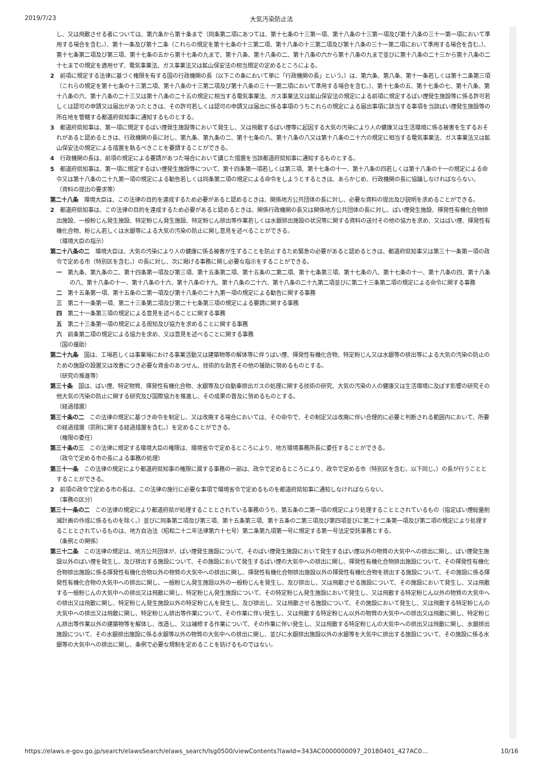2019/7/23 大気汚染防止法
し、又は飛散させる者については、第六条から第十条まで（同条第二項にあつては、第十七条の十三第一項、第十八条の十三第一項及び第十八条の三十一第一項において準用する場合を含む。）、第十一条及び第十二条（これらの規定を第十七条の十三第二項、第十八条の十三第二項及び第十八条の三十一第二項において準用する場合を含む。）、第十七条第二項及び第三項、第十七条の五から第十七条の九まで、第十八条、第十八条の二、第十八条の六から第十八条の九まで並びに第十八条の二十三から第十八条の二十七までの規定を適用せず、電気事業法、ガス事業法又は鉱山保安法の相当規定の定めるところによる。
2　前項に規定する法律に基づく権限を有する国の行政機関の長（以下この条において単に「行政機関の長」という。）は、第六条、第八条、第十一条若しくは第十二条第三項（これらの規定を第十七条の十三第二項、第十八条の十三第二項及び第十八条の三十一第二項において準用する場合を含む。）、第十七条の五、第十七条の七、第十八条、第十八条の六、第十八条の二十三又は第十八条の二十五の規定に相当する電気事業法、ガス事業法又は鉱山保安法の規定による前項に規定するばい煙発生施設等に係る許可若しくは認可の申請又は届出があつたときは、その許可若しくは認可の申請又は届出に係る事項のうちこれらの規定による届出事項に該当する事項を当該ばい煙発生施設等の所在地を管轄する都道府県知事に通知するものとする。
3　都道府県知事は、第一項に規定するばい煙発生施設等において発生し、又は飛散するばい煙等に起因する大気の汚染により人の健康又は生活環境に係る被害を生ずるおそれがあると認めるときは、行政機関の長に対し、第九条、第九条の二、第十七条の八、第十八条の八又は第十八条の二十六の規定に相当する電気事業法、ガス事業法又は鉱山保安法の規定による措置を執るべきことを要請することができる。
4　行政機関の長は、前項の規定による要請があつた場合において講じた措置を当該都道府県知事に通知するものとする。
5　都道府県知事は、第一項に規定するばい煙発生施設等について、第十四条第一項若しくは第三項、第十七条の十一、第十八条の四若しくは第十八条の十一の規定による命令又は第十八条の二十九第一項の規定による勧告若しくは同条第二項の規定による命令をしようとするときは、あらかじめ、行政機関の長に協議しなければならない。
（資料の提出の要求等）
第二十八条　環境大臣は、この法律の目的を達成するため必要があると認めるときは、関係地方公共団体の長に対し、必要な資料の提出及び説明を求めることができる。
2　都道府県知事は、この法律の目的を達成するため必要があると認めるときは、関係行政機関の長又は関係地方公共団体の長に対し、ばい煙発生施設、揮発性有機化合物排出施設、一般粉じん発生施設、特定粉じん発生施設、特定粉じん排出等作業若しくは水銀排出施設の状況等に関する資料の送付その他の協力を求め、又はばい煙、揮発性有機化合物、粉じん若しくは水銀等による大気の汚染の防止に関し意見を述べることができる。
（環境大臣の指示）
第二十八条の二　環境大臣は、大気の汚染により人の健康に係る被害が生ずることを防止するため緊急の必要があると認めるときは、都道府県知事又は第三十一条第一項の政令で定める市（特別区を含む。）の長に対し、次に掲げる事務に関し必要な指示をすることができる。
一　第九条、第九条の二、第十四条第一項及び第三項、第十五条第二項、第十五条の二第二項、第十七条第三項、第十七条の八、第十七条の十一、第十八条の四、第十八条の八、第十八条の十一、第十八条の十六、第十八条の十九、第十八条の二十六、第十八条の二十九第二項並びに第二十三条第二項の規定による命令に関する事務
二　第十五条第一項、第十五条の二第一項及び第十八条の二十九第一項の規定による勧告に関する事務
三　第二十一条第一項、第二十三条第二項及び第二十七条第三項の規定による要請に関する事務
四　第二十一条第三項の規定による意見を述べることに関する事務
五　第二十三条第一項の規定による周知及び協力を求めることに関する事務
六　前条第二項の規定による協力を求め、又は意見を述べることに関する事務
（国の援助）
第二十九条　国は、工場若しくは事業場における事業活動又は建築物等の解体等に伴うばい煙、揮発性有機化合物、特定粉じん又は水銀等の排出等による大気の汚染の防止のための施設の設置又は改善につき必要な資金のあつせん、技術的な助言その他の援助に努めるものとする。
（研究の推進等）
第三十条　国は、ばい煙、特定物質、揮発性有機化合物、水銀等及び自動車排出ガスの処理に関する技術の研究、大気の汚染の人の健康又は生活環境に及ぼす影響の研究その他大気の汚染の防止に関する研究及び国際協力を推進し、その成果の普及に努めるものとする。
（経過措置）
第三十条の二　この法律の規定に基づき命令を制定し、又は改廃する場合においては、その命令で、その制定又は改廃に伴い合理的に必要と判断される範囲内において、所要の経過措置（罰則に関する経過措置を含む。）を定めることができる。
（権限の委任）
第三十条の三　この法律に規定する環境大臣の権限は、環境省令で定めるところにより、地方環境事務所長に委任することができる。
（政令で定める市の長による事務の処理）
第三十一条　この法律の規定により都道府県知事の権限に属する事務の一部は、政令で定めるところにより、政令で定める市（特別区を含む。以下同じ。）の長が行うこととすることができる。
2　前項の政令で定める市の長は、この法律の施行に必要な事項で環境省令で定めるものを都道府県知事に通知しなければならない。
（事務の区分）
第三十一条の二　この法律の規定により都道府県が処理することとされている事務のうち、第五条の二第一項の規定により処理することとされているもの（指定ばい煙総量削減計画の作成に係るものを除く。）並びに同条第二項及び第三項、第十五条第三項、第十五条の二第三項及び第四項並びに第二十二条第一項及び第二項の規定により処理することとされているものは、地方自治法（昭和二十二年法律第六十七号）第二条第九項第一号に規定する第一号法定受託事務とする。
（条例との関係）
第三十二条　この法律の規定は、地方公共団体が、ばい煙発生施設について、そのばい煙発生施設において発生するばい煙以外の物質の大気中への排出に関し、ばい煙発生施設以外のばい煙を発生し、及び排出する施設について、その施設において発生するばい煙の大気中への排出に関し、揮発性有機化合物排出施設について、その揮発性有機化合物排出施設に係る揮発性有機化合物以外の物質の大気中への排出に関し、揮発性有機化合物排出施設以外の揮発性有機化合物を排出する施設について、その施設に係る揮発性有機化合物の大気中への排出に関し、一般粉じん発生施設以外の一般粉じんを発生し、及び排出し、又は飛散させる施設について、その施設において発生し、又は飛散する一般粉じんの大気中への排出又は飛散に関し、特定粉じん発生施設について、その特定粉じん発生施設において発生し、又は飛散する特定粉じん以外の物質の大気中への排出又は飛散に関し、特定粉じん発生施設以外の特定粉じんを発生し、及び排出し、又は飛散させる施設について、その施設において発生し、又は飛散する特定粉じんの大気中への排出又は飛散に関し、特定粉じん排出等作業について、その作業に伴い発生し、又は飛散する特定粉じん以外の物質の大気中への排出又は飛散に関し、特定粉じん排出等作業以外の建築物等を解体し、改造し、又は補修する作業について、その作業に伴い発生し、又は飛散する特定粉じんの大気中への排出又は飛散に関し、水銀排出施設について、その水銀排出施設に係る水銀等以外の物質の大気中への排出に関し、並びに水銀排出施設以外の水銀等を大気中に排出する施設について、その施設に係る水銀等の大気中への排出に関し、条例で必要な規制を定めることを妨げるものではない。
https://elaws.e-gov.go.jp/search/elawsSearch/elaws_search/lsg0500/viewContents?lawId=343AC0000000097_20180401_427AC0… 10/16